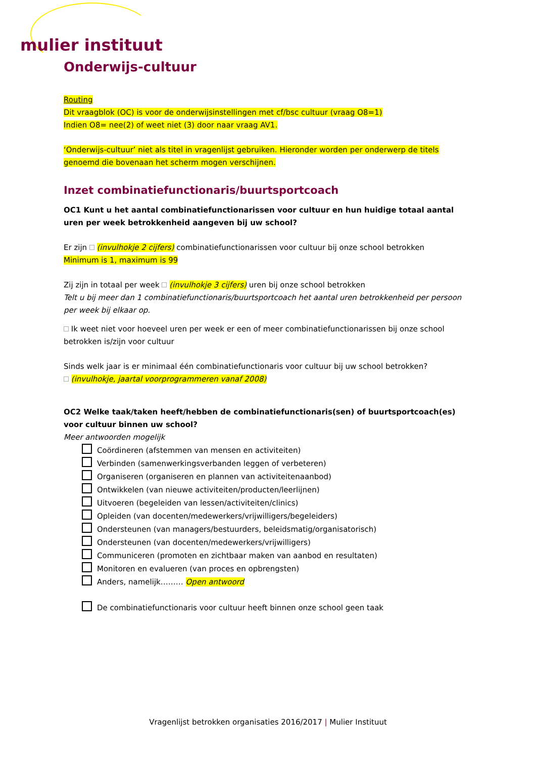mulier instituut
Onderwijs-cultuur
Routing
Dit vraagblok (OC) is voor de onderwijsinstellingen met cf/bsc cultuur (vraag O8=1)
Indien O8= nee(2) of weet niet (3) door naar vraag AV1.
‘Onderwijs-cultuur’ niet als titel in vragenlijst gebruiken. Hieronder worden per onderwerp de titels genoemd die bovenaan het scherm mogen verschijnen.
Inzet combinatiefunctionaris/buurtsportcoach
OC1 Kunt u het aantal combinatiefunctionarissen voor cultuur en hun huidige totaal aantal uren per week betrokkenheid aangeven bij uw school?
Er zijn (invulhokje 2 cijfers) combinatiefunctionarissen voor cultuur bij onze school betrokken
Minimum is 1, maximum is 99
Zij zijn in totaal per week (invulhokje 3 cijfers) uren bij onze school betrokken
Telt u bij meer dan 1 combinatiefunctionaris/buurtsportcoach het aantal uren betrokkenheid per persoon per week bij elkaar op.
Ik weet niet voor hoeveel uren per week er een of meer combinatiefunctionarissen bij onze school betrokken is/zijn voor cultuur
Sinds welk jaar is er minimaal één combinatiefunctionaris voor cultuur bij uw school betrokken?
(invulhokje, jaartal voorprogrammeren vanaf 2008)
OC2 Welke taak/taken heeft/hebben de combinatiefunctionaris(sen) of buurtsportcoach(es) voor cultuur binnen uw school?
Meer antwoorden mogelijk
Coördineren (afstemmen van mensen en activiteiten)
Verbinden (samenwerkingsverbanden leggen of verbeteren)
Organiseren (organiseren en plannen van activiteitenaanbod)
Ontwikkelen (van nieuwe activiteiten/producten/leerlijnen)
Uitvoeren (begeleiden van lessen/activiteiten/clinics)
Opleiden (van docenten/medewerkers/vrijwilligers/begeleiders)
Ondersteunen (van managers/bestuurders, beleidsmatig/organisatorisch)
Ondersteunen (van docenten/medewerkers/vrijwilligers)
Communiceren (promoten en zichtbaar maken van aanbod en resultaten)
Monitoren en evalueren (van proces en opbrengsten)
Anders, namelijk……… Open antwoord
De combinatiefunctionaris voor cultuur heeft binnen onze school geen taak
Vragenlijst betrokken organisaties 2016/2017 | Mulier Instituut